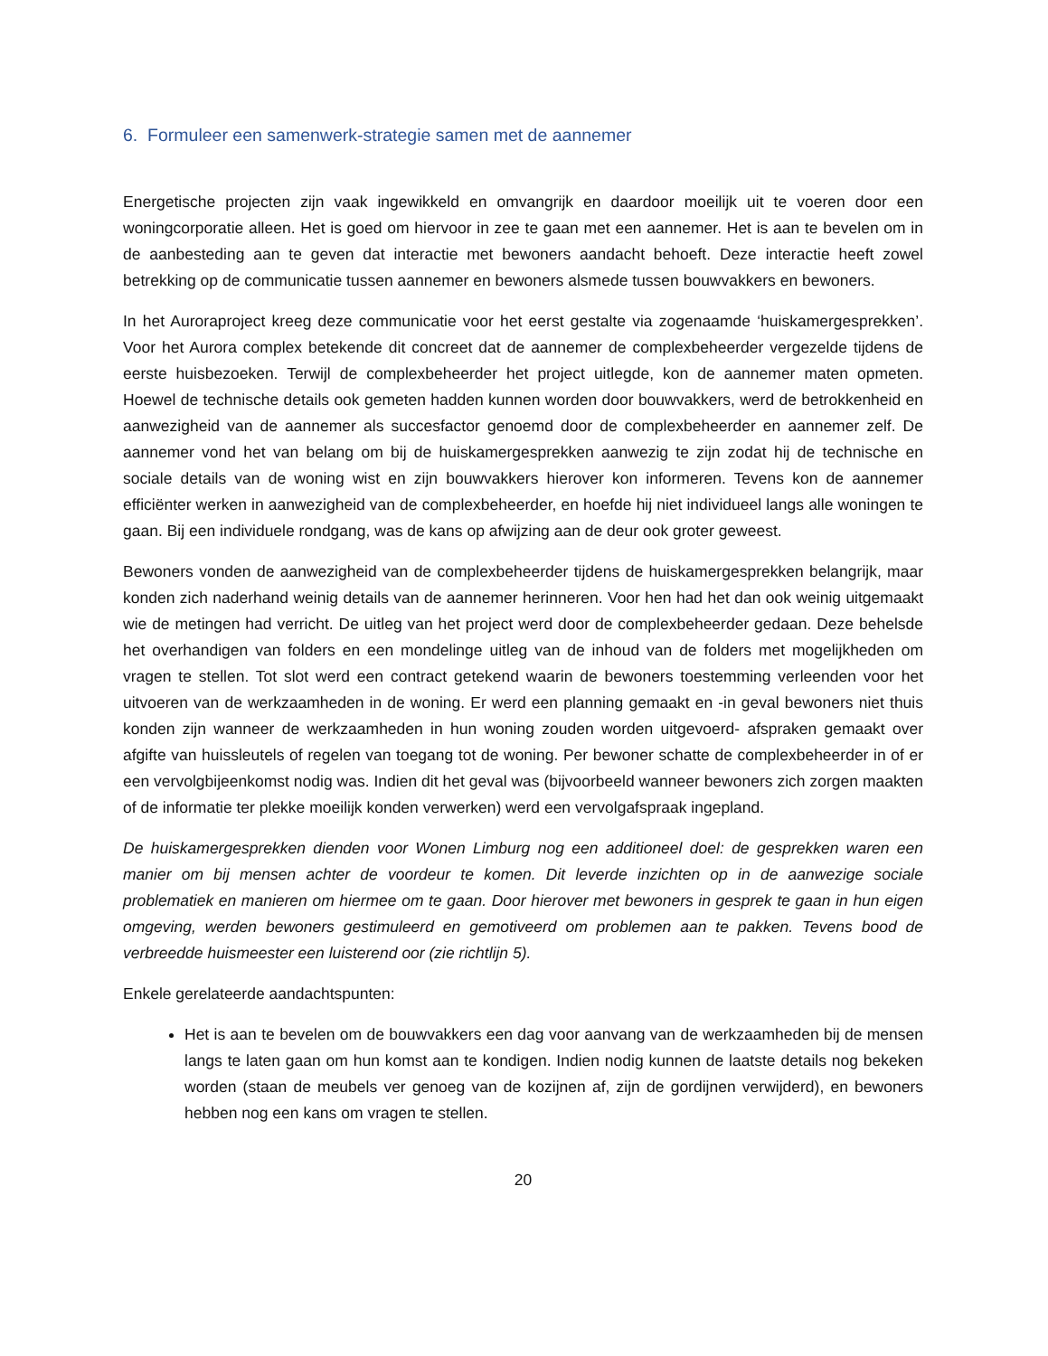6. Formuleer een samenwerk-strategie samen met de aannemer
Energetische projecten zijn vaak ingewikkeld en omvangrijk en daardoor moeilijk uit te voeren door een woningcorporatie alleen. Het is goed om hiervoor in zee te gaan met een aannemer. Het is aan te bevelen om in de aanbesteding aan te geven dat interactie met bewoners aandacht behoeft. Deze interactie heeft zowel betrekking op de communicatie tussen aannemer en bewoners alsmede tussen bouwvakkers en bewoners.
In het Auroraproject kreeg deze communicatie voor het eerst gestalte via zogenaamde ‘huiskamergesprekken’. Voor het Aurora complex betekende dit concreet dat de aannemer de complexbeheerder vergezelde tijdens de eerste huisbezoeken. Terwijl de complexbeheerder het project uitlegde, kon de aannemer maten opmeten. Hoewel de technische details ook gemeten hadden kunnen worden door bouwvakkers, werd de betrokkenheid en aanwezigheid van de aannemer als succesfactor genoemd door de complexbeheerder en aannemer zelf. De aannemer vond het van belang om bij de huiskamergesprekken aanwezig te zijn zodat hij de technische en sociale details van de woning wist en zijn bouwvakkers hierover kon informeren. Tevens kon de aannemer efficiënter werken in aanwezigheid van de complexbeheerder, en hoefde hij niet individueel langs alle woningen te gaan. Bij een individuele rondgang, was de kans op afwijzing aan de deur ook groter geweest.
Bewoners vonden de aanwezigheid van de complexbeheerder tijdens de huiskamergesprekken belangrijk, maar konden zich naderhand weinig details van de aannemer herinneren. Voor hen had het dan ook weinig uitgemaakt wie de metingen had verricht. De uitleg van het project werd door de complexbeheerder gedaan. Deze behelsde het overhandigen van folders en een mondelinge uitleg van de inhoud van de folders met mogelijkheden om vragen te stellen. Tot slot werd een contract getekend waarin de bewoners toestemming verleenden voor het uitvoeren van de werkzaamheden in de woning. Er werd een planning gemaakt en -in geval bewoners niet thuis konden zijn wanneer de werkzaamheden in hun woning zouden worden uitgevoerd- afspraken gemaakt over afgifte van huissleutels of regelen van toegang tot de woning. Per bewoner schatte de complexbeheerder in of er een vervolgbijeenkomst nodig was. Indien dit het geval was (bijvoorbeeld wanneer bewoners zich zorgen maakten of de informatie ter plekke moeilijk konden verwerken) werd een vervolgafspraak ingepland.
De huiskamergesprekken dienden voor Wonen Limburg nog een additioneel doel: de gesprekken waren een manier om bij mensen achter de voordeur te komen. Dit leverde inzichten op in de aanwezige sociale problematiek en manieren om hiermee om te gaan. Door hierover met bewoners in gesprek te gaan in hun eigen omgeving, werden bewoners gestimuleerd en gemotiveerd om problemen aan te pakken. Tevens bood de verbreedde huismeester een luisterend oor (zie richtlijn 5).
Enkele gerelateerde aandachtspunten:
Het is aan te bevelen om de bouwvakkers een dag voor aanvang van de werkzaamheden bij de mensen langs te laten gaan om hun komst aan te kondigen. Indien nodig kunnen de laatste details nog bekeken worden (staan de meubels ver genoeg van de kozijnen af, zijn de gordijnen verwijderd), en bewoners hebben nog een kans om vragen te stellen.
20